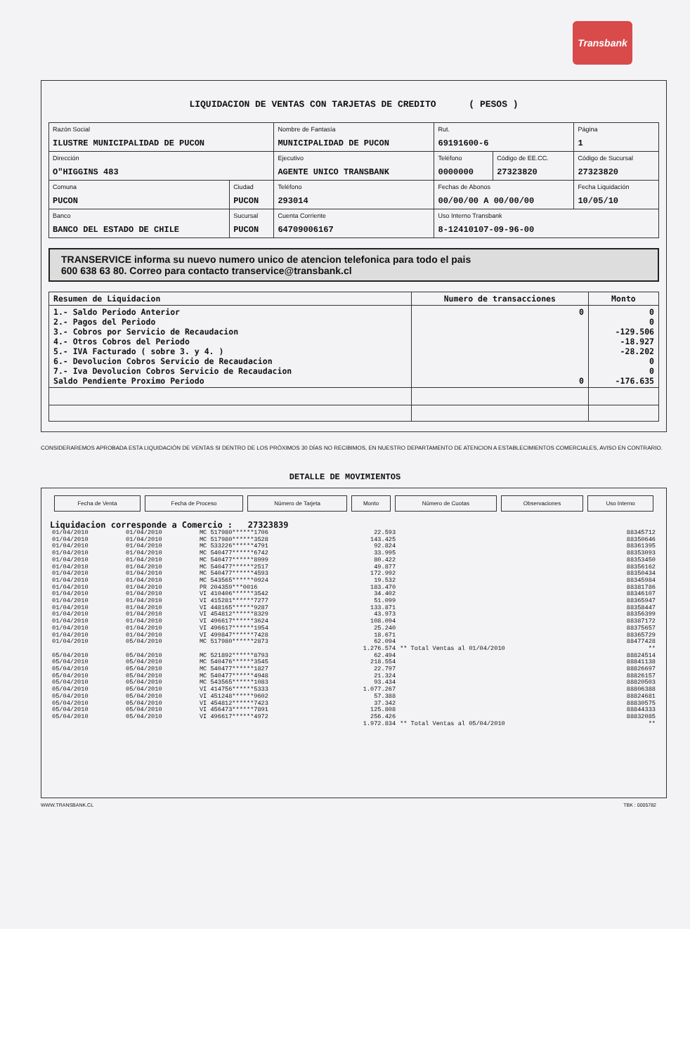Transbank
LIQUIDACION DE VENTAS CON TARJETAS DE CREDITO ( PESOS )
| Razón Social ILUSTRE MUNICIPALIDAD DE PUCON | | Nombre de Fantasía MUNICIPALIDAD DE PUCON | | Rut. 69191600-6 | | Página 1 |
| Dirección O"HIGGINS 483 | | Ejecutivo AGENTE UNICO TRANSBANK | | Teléfono 0000000 | Código de EE.CC. 27323820 | Código de Sucursal 27323820 |
| Comuna PUCON | Ciudad PUCON | Teléfono 293014 | Fechas de Abonos 00/00/00 A 00/00/00 | | | Fecha Liquidación 10/05/10 |
| Banco BANCO DEL ESTADO DE CHILE | Sucursal PUCON | Cuenta Corriente 64709006167 | | Uso Interno Transbank 8-12410107-09-96-00 | | |
TRANSERVICE informa su nuevo numero unico de atencion telefonica para todo el pais
600 638 63 80. Correo para contacto transervice@transbank.cl
| Resumen de Liquidacion | Numero de transacciones | Monto |
| --- | --- | --- |
| 1.- Saldo Periodo Anterior 2.- Pagos del Periodo 3.- Cobros por Servicio de Recaudacion 4.- Otros Cobros del Periodo 5.- IVA Facturado ( sobre 3. y 4. ) 6.- Devolucion Cobros Servicio de Recaudacion 7.- Iva Devolucion Cobros Servicio de Recaudacion Saldo Pendiente Proximo Periodo | 0 0 | 0 0 -129.506 -18.927 -28.202 0 0 -176.635 |
CONSIDERAREMOS APROBADA ESTA LIQUIDACIÓN DE VENTAS SI DENTRO DE LOS PRÓXIMOS 30 DÍAS NO RECIBIMOS, EN NUESTRO DEPARTAMENTO DE ATENCION A ESTABLECIMIENTOS COMERCIALES, AVISO EN CONTRARIO.
DETALLE DE MOVIMIENTOS
| Fecha de Venta | Fecha de Proceso | Número de Tarjeta | Monto | Número de Cuotas | Observaciones | Uso Interno |
Liquidacion corresponde a Comercio : 27323839
| 01/04/2010 | 01/04/2010 | MC 517980******1706 | 22.593 | | 88345712 |
| 01/04/2010 | 01/04/2010 | MC 517980******3528 | 143.425 | | 88350646 |
| 01/04/2010 | 01/04/2010 | MC 533226******4791 | 92.824 | | 88361395 |
| 01/04/2010 | 01/04/2010 | MC 540477******6742 | 33.995 | | 88353093 |
| 01/04/2010 | 01/04/2010 | MC 540477******8999 | 80.422 | | 88353450 |
| 01/04/2010 | 01/04/2010 | MC 540477******2517 | 49.877 | | 88356162 |
| 01/04/2010 | 01/04/2010 | MC 540477******4593 | 172.992 | | 88350434 |
| 01/04/2010 | 01/04/2010 | MC 543565******0924 | 19.532 | | 88345984 |
| 01/04/2010 | 01/04/2010 | PR 204359***0016 | 183.470 | | 88381786 |
| 01/04/2010 | 01/04/2010 | VI 410406******3542 | 34.402 | | 88346107 |
| 01/04/2010 | 01/04/2010 | VI 415281******7277 | 51.099 | | 88365947 |
| 01/04/2010 | 01/04/2010 | VI 448165******9287 | 133.871 | | 88358447 |
| 01/04/2010 | 01/04/2010 | VI 454812******8329 | 43.973 | | 88356399 |
| 01/04/2010 | 01/04/2010 | VI 496617******3624 | 108.094 | | 88387172 |
| 01/04/2010 | 01/04/2010 | VI 496617******1954 | 25.240 | | 88375657 |
| 01/04/2010 | 01/04/2010 | VI 499847******7428 | 18.671 | | 88365729 |
| 01/04/2010 | 05/04/2010 | MC 517980******2873 | 62.094 | | 88477428 |
| | | | 1.276.574 | ** Total Ventas al 01/04/2010 | ** |
| 05/04/2010 | 05/04/2010 | MC 521892******8793 | 62.494 | | 88824514 |
| 05/04/2010 | 05/04/2010 | MC 540476******3545 | 218.554 | | 88841138 |
| 05/04/2010 | 05/04/2010 | MC 540477******1827 | 22.797 | | 88826697 |
| 05/04/2010 | 05/04/2010 | MC 540477******4948 | 21.324 | | 88826157 |
| 05/04/2010 | 05/04/2010 | MC 543565******1083 | 93.434 | | 88820503 |
| 05/04/2010 | 05/04/2010 | VI 414756******5333 | 1.077.267 | | 88806388 |
| 05/04/2010 | 05/04/2010 | VI 451248******9602 | 57.388 | | 88824681 |
| 05/04/2010 | 05/04/2010 | VI 454812******7423 | 37.342 | | 88830575 |
| 05/04/2010 | 05/04/2010 | VI 456473******7891 | 125.808 | | 88844333 |
| 05/04/2010 | 05/04/2010 | VI 496617******4972 | 256.426 | | 88832085 |
| | | | 1.972.834 | ** Total Ventas al 05/04/2010 | ** |
WWW.TRANSBANK.CL TBK : 0005782